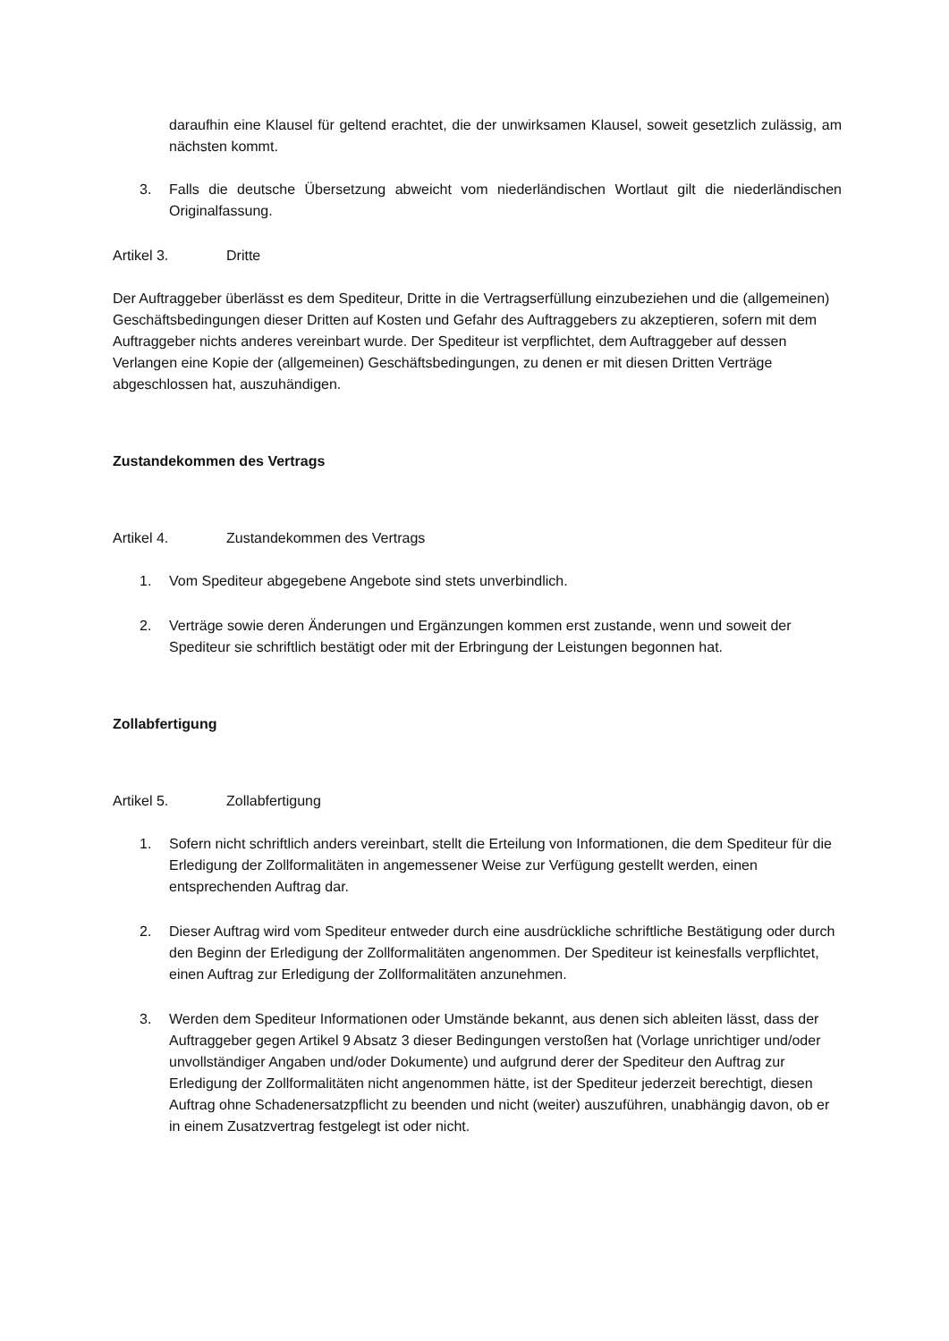daraufhin eine Klausel für geltend erachtet, die der unwirksamen Klausel, soweit gesetzlich zulässig, am nächsten kommt.
3. Falls die deutsche Übersetzung abweicht vom niederländischen Wortlaut gilt die niederländischen Originalfassung.
Artikel 3. Dritte
Der Auftraggeber überlässt es dem Spediteur, Dritte in die Vertragserfüllung einzubeziehen und die (allgemeinen) Geschäftsbedingungen dieser Dritten auf Kosten und Gefahr des Auftraggebers zu akzeptieren, sofern mit dem Auftraggeber nichts anderes vereinbart wurde. Der Spediteur ist verpflichtet, dem Auftraggeber auf dessen Verlangen eine Kopie der (allgemeinen) Geschäftsbedingungen, zu denen er mit diesen Dritten Verträge abgeschlossen hat, auszuhändigen.
Zustandekommen des Vertrags
Artikel 4. Zustandekommen des Vertrags
1. Vom Spediteur abgegebene Angebote sind stets unverbindlich.
2. Verträge sowie deren Änderungen und Ergänzungen kommen erst zustande, wenn und soweit der Spediteur sie schriftlich bestätigt oder mit der Erbringung der Leistungen begonnen hat.
Zollabfertigung
Artikel 5. Zollabfertigung
1. Sofern nicht schriftlich anders vereinbart, stellt die Erteilung von Informationen, die dem Spediteur für die Erledigung der Zollformalitäten in angemessener Weise zur Verfügung gestellt werden, einen entsprechenden Auftrag dar.
2. Dieser Auftrag wird vom Spediteur entweder durch eine ausdrückliche schriftliche Bestätigung oder durch den Beginn der Erledigung der Zollformalitäten angenommen. Der Spediteur ist keinesfalls verpflichtet, einen Auftrag zur Erledigung der Zollformalitäten anzunehmen.
3. Werden dem Spediteur Informationen oder Umstände bekannt, aus denen sich ableiten lässt, dass der Auftraggeber gegen Artikel 9 Absatz 3 dieser Bedingungen verstoßen hat (Vorlage unrichtiger und/oder unvollständiger Angaben und/oder Dokumente) und aufgrund derer der Spediteur den Auftrag zur Erledigung der Zollformalitäten nicht angenommen hätte, ist der Spediteur jederzeit berechtigt, diesen Auftrag ohne Schadenersatzpflicht zu beenden und nicht (weiter) auszuführen, unabhängig davon, ob er in einem Zusatzvertrag festgelegt ist oder nicht.